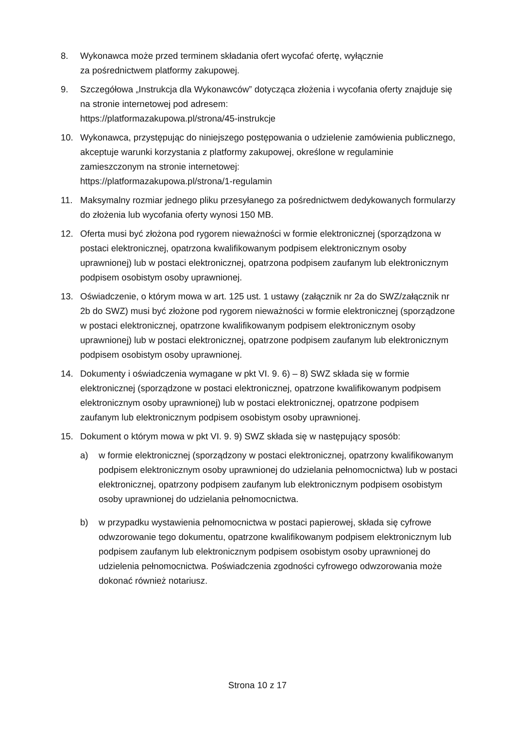8. Wykonawca może przed terminem składania ofert wycofać ofertę, wyłącznie
za pośrednictwem platformy zakupowej.
9. Szczegółowa „Instrukcja dla Wykonawców” dotycząca złożenia i wycofania oferty znajduje się na stronie internetowej pod adresem:
https://platformazakupowa.pl/strona/45-instrukcje
10. Wykonawca, przystępując do niniejszego postępowania o udzielenie zamówienia publicznego, akceptuje warunki korzystania z platformy zakupowej, określone w regulaminie zamieszczonym na stronie internetowej:
https://platformazakupowa.pl/strona/1-regulamin
11. Maksymalny rozmiar jednego pliku przesyłanego za pośrednictwem dedykowanych formularzy do złożenia lub wycofania oferty wynosi 150 MB.
12. Oferta musi być złożona pod rygorem nieważności w formie elektronicznej (sporządzona w postaci elektronicznej, opatrzona kwalifikowanym podpisem elektronicznym osoby uprawnionej) lub w postaci elektronicznej, opatrzona podpisem zaufanym lub elektronicznym podpisem osobistym osoby uprawnionej.
13. Oświadczenie, o którym mowa w art. 125 ust. 1 ustawy (załącznik nr 2a do SWZ/załącznik nr 2b do SWZ) musi być złożone pod rygorem nieważności w formie elektronicznej (sporządzone w postaci elektronicznej, opatrzone kwalifikowanym podpisem elektronicznym osoby uprawnionej) lub w postaci elektronicznej, opatrzone podpisem zaufanym lub elektronicznym podpisem osobistym osoby uprawnionej.
14. Dokumenty i oświadczenia wymagane w pkt VI. 9. 6) – 8) SWZ składa się w formie elektronicznej (sporządzone w postaci elektronicznej, opatrzone kwalifikowanym podpisem elektronicznym osoby uprawnionej) lub w postaci elektronicznej, opatrzone podpisem zaufanym lub elektronicznym podpisem osobistym osoby uprawnionej.
15. Dokument o którym mowa w pkt VI. 9. 9) SWZ składa się w następujący sposób:
a) w formie elektronicznej (sporządzony w postaci elektronicznej, opatrzony kwalifikowanym podpisem elektronicznym osoby uprawnionej do udzielania pełnomocnictwa) lub w postaci elektronicznej, opatrzony podpisem zaufanym lub elektronicznym podpisem osobistym osoby uprawnionej do udzielania pełnomocnictwa.
b) w przypadku wystawienia pełnomocnictwa w postaci papierowej, składa się cyfrowe odwzorowanie tego dokumentu, opatrzone kwalifikowanym podpisem elektronicznym lub podpisem zaufanym lub elektronicznym podpisem osobistym osoby uprawnionej do udzielenia pełnomocnictwa. Poświadczenia zgodności cyfrowego odwzorowania może dokonać również notariusz.
Strona 10 z 17